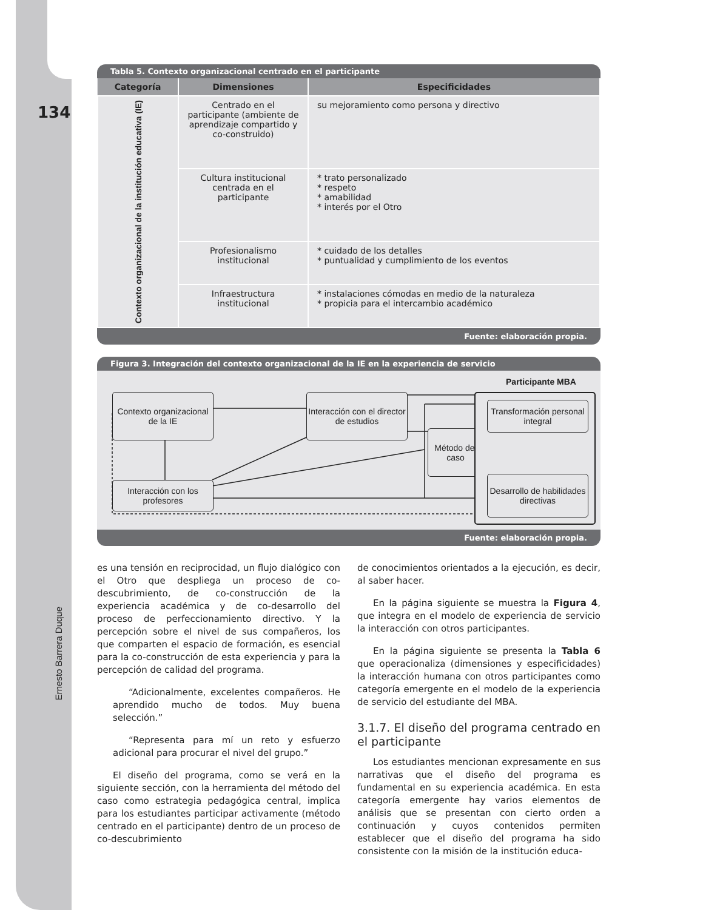134
Ernesto Barrera Duque
Tabla 5. Contexto organizacional centrado en el participante
| Categoría | Dimensiones | Especificidades |
| --- | --- | --- |
| Contexto organizacional de la institución educativa (IE) | Centrado en el participante (ambiente de aprendizaje compartido y co-construido) | su mejoramiento como persona y directivo |
| | Cultura institucional centrada en el participante | * trato personalizado * respeto * amabilidad * interés por el Otro |
| | Profesionalismo institucional | * cuidado de los detalles * puntualidad y cumplimiento de los eventos |
| | Infraestructura institucional | * instalaciones cómodas en medio de la naturaleza * propicia para el intercambio académico |
Fuente: elaboración propia.
Figura 3. Integración del contexto organizacional de la IE en la experiencia de servicio
Participante MBA
Contexto organizacional de la IE
Interacción con el director de estudios
Método del caso
Interacción con los profesores
Transformación personal integral
Desarrollo de habilidades directivas
Fuente: elaboración propia.
es una tensión en reciprocidad, un flujo dialógico con el Otro que despliega un proceso de co-descubrimiento, de co-construcción de la experiencia académica y de co-desarrollo del proceso de perfeccionamiento directivo. Y la percepción sobre el nivel de sus compañeros, los que comparten el espacio de formación, es esencial para la co-construcción de esta experiencia y para la percepción de calidad del programa.
“Adicionalmente, excelentes compañeros. He aprendido mucho de todos. Muy buena selección.”
“Representa para mí un reto y esfuerzo adicional para procurar el nivel del grupo.”
El diseño del programa, como se verá en la siguiente sección, con la herramienta del método del caso como estrategia pedagógica central, implica para los estudiantes participar activamente (método centrado en el participante) dentro de un proceso de co-descubrimiento
de conocimientos orientados a la ejecución, es decir, al saber hacer.
En la página siguiente se muestra la Figura 4, que integra en el modelo de experiencia de servicio la interacción con otros participantes.
En la página siguiente se presenta la Tabla 6 que operacionaliza (dimensiones y especificidades) la interacción humana con otros participantes como categoría emergente en el modelo de la experiencia de servicio del estudiante del MBA.
3.1.7. El diseño del programa centrado en el participante
Los estudiantes mencionan expresamente en sus narrativas que el diseño del programa es fundamental en su experiencia académica. En esta categoría emergente hay varios elementos de análisis que se presentan con cierto orden a continuación y cuyos contenidos permiten establecer que el diseño del programa ha sido consistente con la misión de la institución educa-